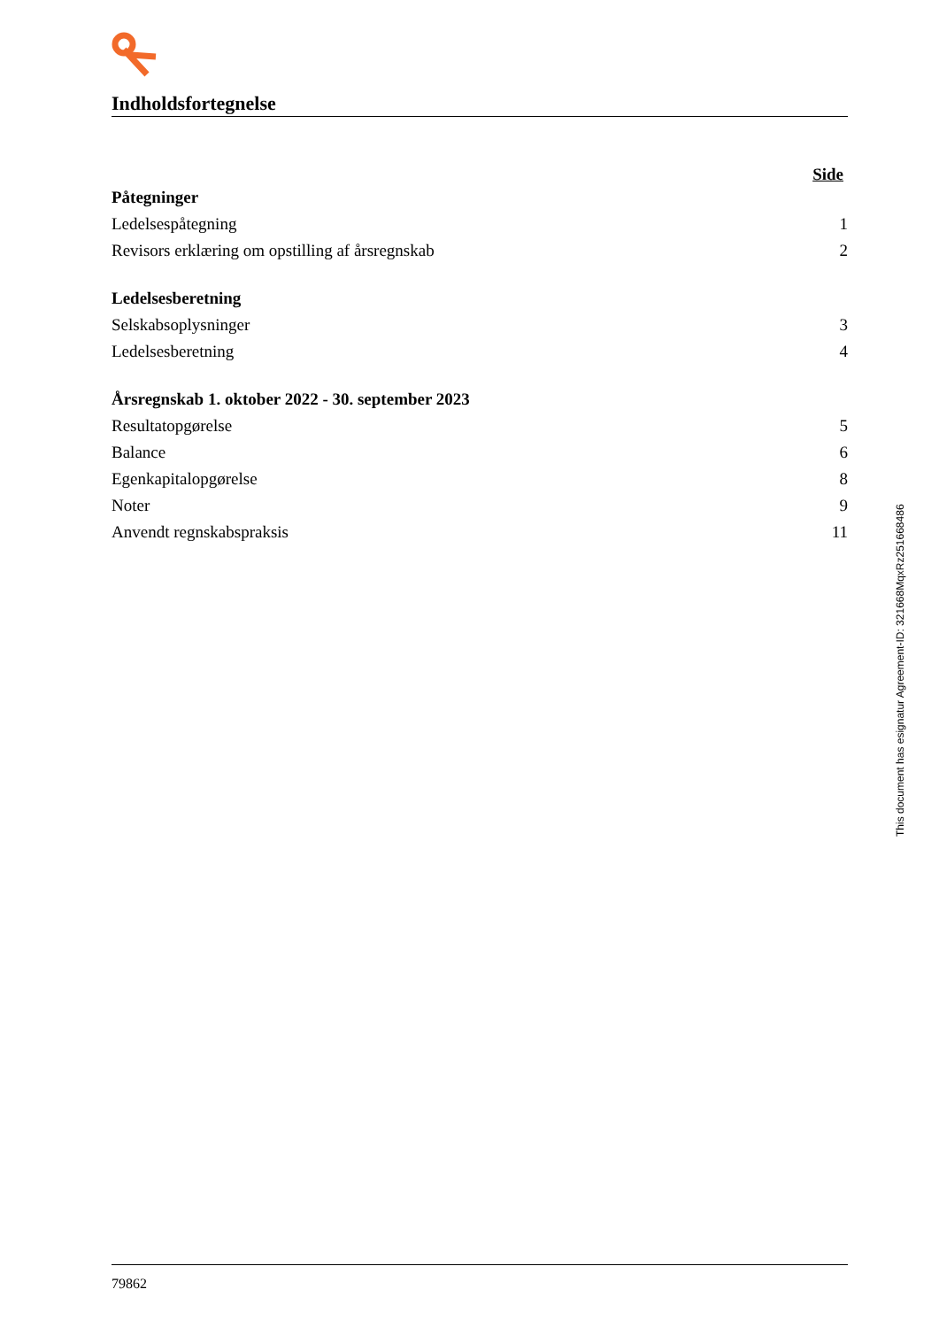Indholdsfortegnelse
Side
Påtegninger
Ledelsespåtegning 1
Revisors erklæring om opstilling af årsregnskab 2
Ledelsesberetning
Selskabsoplysninger 3
Ledelsesberetning 4
Årsregnskab 1. oktober 2022 - 30. september 2023
Resultatopgørelse 5
Balance 6
Egenkapitalopgørelse 8
Noter 9
Anvendt regnskabspraksis 11
This document has esignatur Agreement-ID: 321668MqxRz251668486
79862